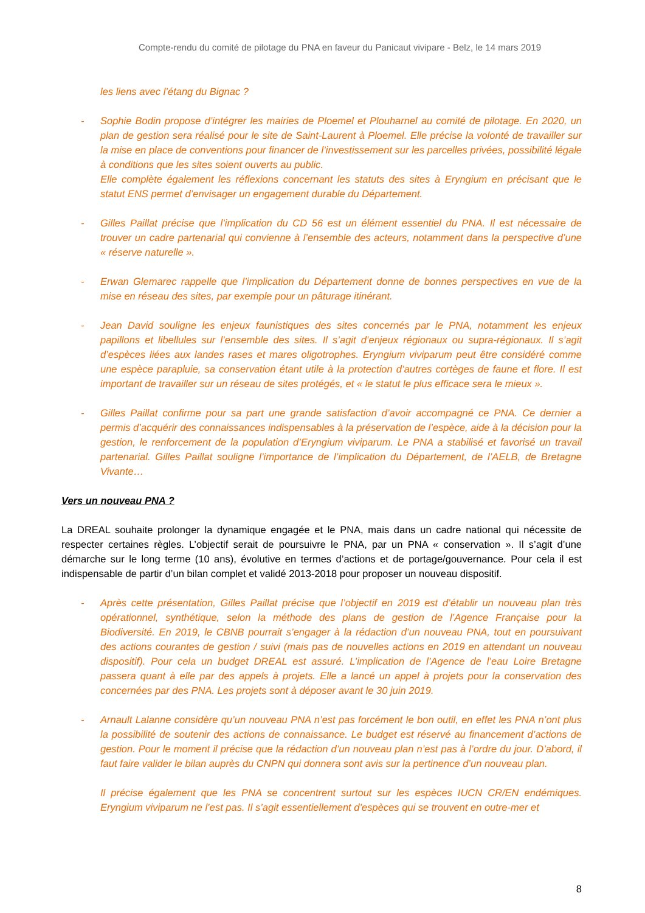Compte-rendu du comité de pilotage du PNA en faveur du Panicaut vivipare - Belz, le 14 mars 2019
les liens avec l’étang du Bignac ?
- Sophie Bodin propose d’intégrer les mairies de Ploemel et Plouharnel au comité de pilotage. En 2020, un plan de gestion sera réalisé pour le site de Saint-Laurent à Ploemel. Elle précise la volonté de travailler sur la mise en place de conventions pour financer de l’investissement sur les parcelles privées, possibilité légale à conditions que les sites soient ouverts au public.
Elle complète également les réflexions concernant les statuts des sites à Eryngium en précisant que le statut ENS permet d’envisager un engagement durable du Département.
- Gilles Paillat précise que l’implication du CD 56 est un élément essentiel du PNA. Il est nécessaire de trouver un cadre partenarial qui convienne à l’ensemble des acteurs, notamment dans la perspective d’une « réserve naturelle ».
- Erwan Glemarec rappelle que l’implication du Département donne de bonnes perspectives en vue de la mise en réseau des sites, par exemple pour un pâturage itinérant.
- Jean David souligne les enjeux faunistiques des sites concernés par le PNA, notamment les enjeux papillons et libellules sur l’ensemble des sites. Il s’agit d’enjeux régionaux ou supra-régionaux. Il s’agit d’espèces liées aux landes rases et mares oligotrophes. Eryngium viviparum peut être considéré comme une espèce parapluie, sa conservation étant utile à la protection d’autres cortèges de faune et flore. Il est important de travailler sur un réseau de sites protégés, et « le statut le plus efficace sera le mieux ».
- Gilles Paillat confirme pour sa part une grande satisfaction d’avoir accompagné ce PNA. Ce dernier a permis d’acquérir des connaissances indispensables à la préservation de l’espèce, aide à la décision pour la gestion, le renforcement de la population d’Eryngium viviparum. Le PNA a stabilisé et favorisé un travail partenarial. Gilles Paillat souligne l’importance de l’implication du Département, de l’AELB, de Bretagne Vivante…
Vers un nouveau PNA ?
La DREAL souhaite prolonger la dynamique engagée et le PNA, mais dans un cadre national qui nécessite de respecter certaines règles. L’objectif serait de poursuivre le PNA, par un PNA « conservation ». Il s’agit d’une démarche sur le long terme (10 ans), évolutive en termes d’actions et de portage/gouvernance. Pour cela il est indispensable de partir d’un bilan complet et validé 2013-2018 pour proposer un nouveau dispositif.
- Après cette présentation, Gilles Paillat précise que l’objectif en 2019 est d’établir un nouveau plan très opérationnel, synthétique, selon la méthode des plans de gestion de l’Agence Française pour la Biodiversité. En 2019, le CBNB pourrait s’engager à la rédaction d’un nouveau PNA, tout en poursuivant des actions courantes de gestion / suivi (mais pas de nouvelles actions en 2019 en attendant un nouveau dispositif). Pour cela un budget DREAL est assuré. L’implication de l’Agence de l’eau Loire Bretagne passera quant à elle par des appels à projets. Elle a lancé un appel à projets pour la conservation des concernées par des PNA. Les projets sont à déposer avant le 30 juin 2019.
- Arnault Lalanne considère qu’un nouveau PNA n’est pas forcément le bon outil, en effet les PNA n’ont plus la possibilité de soutenir des actions de connaissance. Le budget est réservé au financement d’actions de gestion. Pour le moment il précise que la rédaction d’un nouveau plan n’est pas à l’ordre du jour. D’abord, il faut faire valider le bilan auprès du CNPN qui donnera sont avis sur la pertinence d’un nouveau plan.
Il précise également que les PNA se concentrent surtout sur les espèces IUCN CR/EN endémiques. Eryngium viviparum ne l’est pas. Il s’agit essentiellement d’espèces qui se trouvent en outre-mer et
8